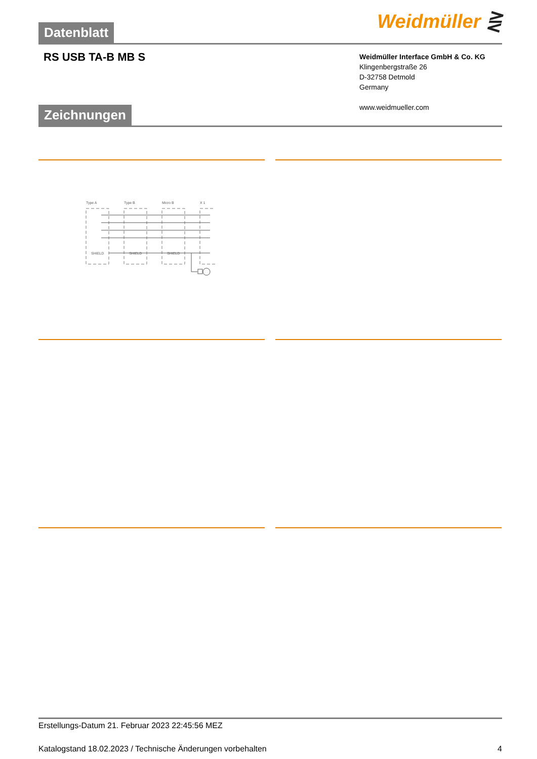Weidmüller ⋛ Datenblatt
RS USB TA-B MB S
Weidmüller Interface GmbH & Co. KG
Klingenbergstraße 26
D-32758 Detmold
Germany
www.weidmueller.com
Zeichnungen
Type A
Type B
Micro B
X 1
SHIELD
SHIELD
SHIELD
Erstellungs-Datum 21. Februar 2023 22:45:56 MEZ
Katalogstand 18.02.2023 / Technische Änderungen vorbehalten 4